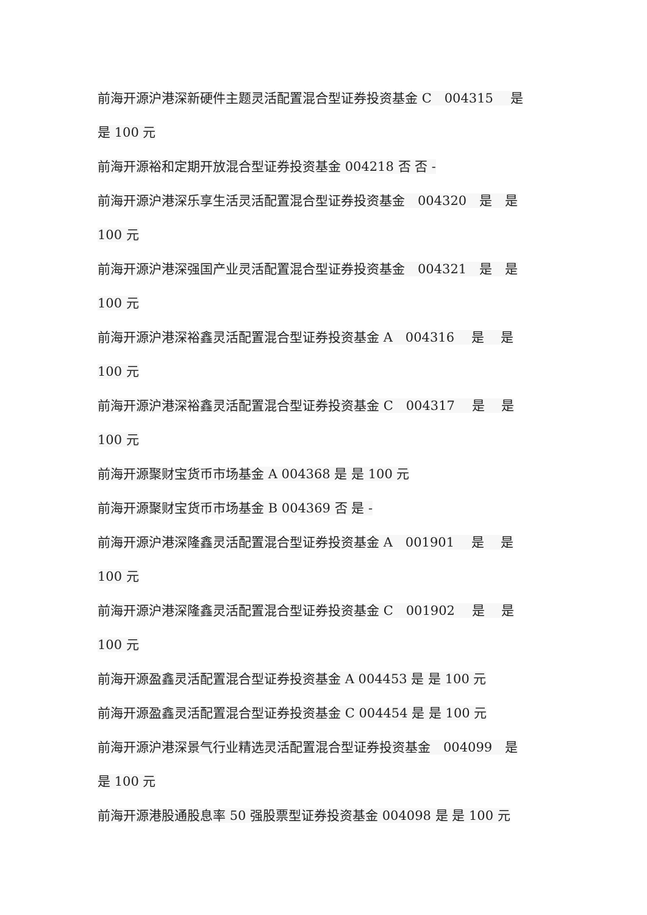前海开源沪港深新硬件主题灵活配置混合型证券投资基金 C　004315　 是
是 100 元
前海开源裕和定期开放混合型证券投资基金 004218 否 否 -
前海开源沪港深乐享生活灵活配置混合型证券投资基金　004320　是　是
100 元
前海开源沪港深强国产业灵活配置混合型证券投资基金　004321　是　是
100 元
前海开源沪港深裕鑫灵活配置混合型证券投资基金 A　004316　 是　 是
100 元
前海开源沪港深裕鑫灵活配置混合型证券投资基金 C　004317　 是　 是
100 元
前海开源聚财宝货币市场基金 A 004368 是 是 100 元
前海开源聚财宝货币市场基金 B 004369 否 是 -
前海开源沪港深隆鑫灵活配置混合型证券投资基金 A　001901　 是　 是
100 元
前海开源沪港深隆鑫灵活配置混合型证券投资基金 C　001902　 是　 是
100 元
前海开源盈鑫灵活配置混合型证券投资基金 A 004453 是 是 100 元
前海开源盈鑫灵活配置混合型证券投资基金 C 004454 是 是 100 元
前海开源沪港深景气行业精选灵活配置混合型证券投资基金　004099　是
是 100 元
前海开源港股通股息率 50 强股票型证券投资基金 004098 是 是 100 元